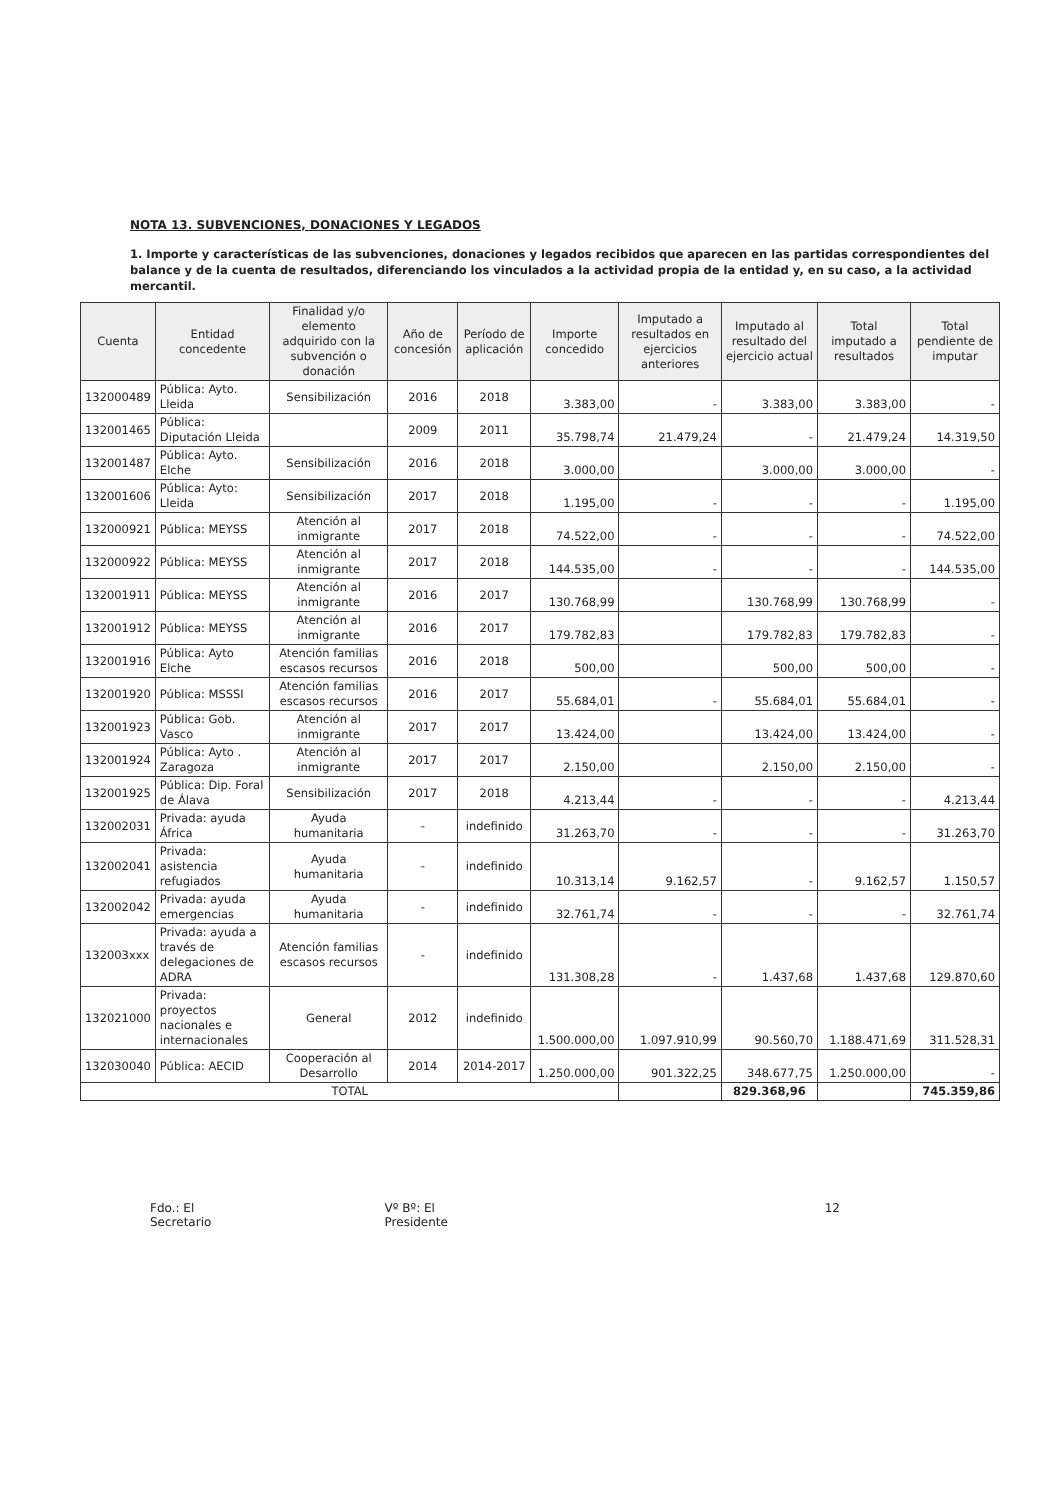NOTA 13. SUBVENCIONES, DONACIONES Y LEGADOS
1. Importe y características de las subvenciones, donaciones y legados recibidos que aparecen en las partidas correspondientes del balance y de la cuenta de resultados, diferenciando los vinculados a la actividad propia de la entidad y, en su caso, a la actividad mercantil.
| Cuenta | Entidad concedente | Finalidad y/o elemento adquirido con la subvención o donación | Año de concesión | Período de aplicación | Importe concedido | Imputado a resultados en ejercicios anteriores | Imputado al resultado del ejercicio actual | Total imputado a resultados | Total pendiente de imputar |
| --- | --- | --- | --- | --- | --- | --- | --- | --- | --- |
| 132000489 | Pública: Ayto. Lleida | Sensibilización | 2016 | 2018 | 3.383,00 | - | 3.383,00 | 3.383,00 | - |
| 132001465 | Pública: Diputación Lleida | | 2009 | 2011 | 35.798,74 | 21.479,24 | - | 21.479,24 | 14.319,50 |
| 132001487 | Pública: Ayto. Elche | Sensibilización | 2016 | 2018 | 3.000,00 | | 3.000,00 | 3.000,00 | - |
| 132001606 | Pública: Ayto: Lleida | Sensibilización | 2017 | 2018 | 1.195,00 | - | - | - | 1.195,00 |
| 132000921 | Pública: MEYSS | Atención al inmigrante | 2017 | 2018 | 74.522,00 | - | - | - | 74.522,00 |
| 132000922 | Pública: MEYSS | Atención al inmigrante | 2017 | 2018 | 144.535,00 | - | - | - | 144.535,00 |
| 132001911 | Pública: MEYSS | Atención al inmigrante | 2016 | 2017 | 130.768,99 | | 130.768,99 | 130.768,99 | - |
| 132001912 | Pública: MEYSS | Atención al inmigrante | 2016 | 2017 | 179.782,83 | | 179.782,83 | 179.782,83 | - |
| 132001916 | Pública: Ayto Elche | Atención familias escasos recursos | 2016 | 2018 | 500,00 | | 500,00 | 500,00 | - |
| 132001920 | Pública: MSSSI | Atención familias escasos recursos | 2016 | 2017 | 55.684,01 | - | 55.684,01 | 55.684,01 | - |
| 132001923 | Pública: Gob. Vasco | Atención al inmigrante | 2017 | 2017 | 13.424,00 | | 13.424,00 | 13.424,00 | - |
| 132001924 | Pública: Ayto . Zaragoza | Atención al inmigrante | 2017 | 2017 | 2.150,00 | | 2.150,00 | 2.150,00 | - |
| 132001925 | Pública: Dip. Foral de Álava | Sensibilización | 2017 | 2018 | 4.213,44 | - | - | - | 4.213,44 |
| 132002031 | Privada: ayuda África | Ayuda humanitaria | - | indefinido | 31.263,70 | - | - | - | 31.263,70 |
| 132002041 | Privada: asistencia refugiados | Ayuda humanitaria | - | indefinido | 10.313,14 | 9.162,57 | - | 9.162,57 | 1.150,57 |
| 132002042 | Privada: ayuda emergencias | Ayuda humanitaria | - | indefinido | 32.761,74 | - | - | - | 32.761,74 |
| 132003xxx | Privada: ayuda a través de delegaciones de ADRA | Atención familias escasos recursos | - | indefinido | 131.308,28 | - | 1.437,68 | 1.437,68 | 129.870,60 |
| 132021000 | Privada: proyectos nacionales e internacionales | General | 2012 | indefinido | 1.500.000,00 | 1.097.910,99 | 90.560,70 | 1.188.471,69 | 311.528,31 |
| 132030040 | Pública: AECID | Cooperación al Desarrollo | 2014 | 2014-2017 | 1.250.000,00 | 901.322,25 | 348.677,75 | 1.250.000,00 | - |
| TOTAL | | | | | | | 829.368,96 | | 745.359,86 |
Fdo.: El Secretario Vº Bº: El Presidente 12